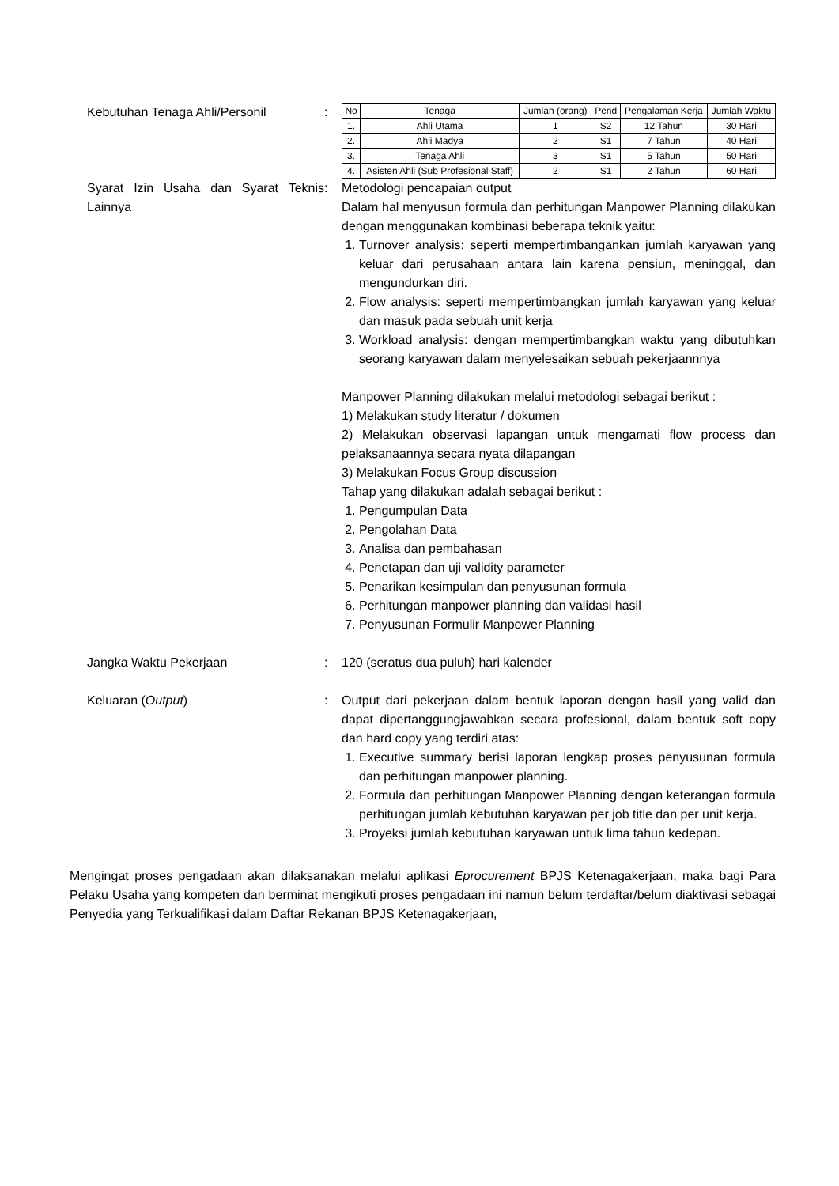Kebutuhan Tenaga Ahli/Personil :
| No | Tenaga | Jumlah (orang) | Pend | Pengalaman Kerja | Jumlah Waktu |
| 1. | Ahli Utama | 1 | S2 | 12 Tahun | 30 Hari |
| 2. | Ahli Madya | 2 | S1 | 7 Tahun | 40 Hari |
| 3. | Tenaga Ahli | 3 | S1 | 5 Tahun | 50 Hari |
| 4. | Asisten Ahli (Sub Profesional Staff) | 2 | S1 | 2 Tahun | 60 Hari |
Syarat Izin Usaha dan Syarat Teknis Lainnya
: Metodologi pencapaian output
Dalam hal menyusun formula dan perhitungan Manpower Planning dilakukan dengan menggunakan kombinasi beberapa teknik yaitu:
1. Turnover analysis: seperti mempertimbangankan jumlah karyawan yang keluar dari perusahaan antara lain karena pensiun, meninggal, dan mengundurkan diri.
2. Flow analysis: seperti mempertimbangkan jumlah karyawan yang keluar dan masuk pada sebuah unit kerja
3. Workload analysis: dengan mempertimbangkan waktu yang dibutuhkan seorang karyawan dalam menyelesaikan sebuah pekerjaannnya
Manpower Planning dilakukan melalui metodologi sebagai berikut :
1) Melakukan study literatur / dokumen
2) Melakukan observasi lapangan untuk mengamati flow process dan pelaksanaannya secara nyata dilapangan
3) Melakukan Focus Group discussion
Tahap yang dilakukan adalah sebagai berikut :
1. Pengumpulan Data
2. Pengolahan Data
3. Analisa dan pembahasan
4. Penetapan dan uji validity parameter
5. Penarikan kesimpulan dan penyusunan formula
6. Perhitungan manpower planning dan validasi hasil
7. Penyusunan Formulir Manpower Planning
Jangka Waktu Pekerjaan : 120 (seratus dua puluh) hari kalender
Keluaran (Output) : Output dari pekerjaan dalam bentuk laporan dengan hasil yang valid dan dapat dipertanggungjawabkan secara profesional, dalam bentuk soft copy dan hard copy yang terdiri atas:
1. Executive summary berisi laporan lengkap proses penyusunan formula dan perhitungan manpower planning.
2. Formula dan perhitungan Manpower Planning dengan keterangan formula perhitungan jumlah kebutuhan karyawan per job title dan per unit kerja.
3. Proyeksi jumlah kebutuhan karyawan untuk lima tahun kedepan.
Mengingat proses pengadaan akan dilaksanakan melalui aplikasi Eprocurement BPJS Ketenagakerjaan, maka bagi Para Pelaku Usaha yang kompeten dan berminat mengikuti proses pengadaan ini namun belum terdaftar/belum diaktivasi sebagai Penyedia yang Terkualifikasi dalam Daftar Rekanan BPJS Ketenagakerjaan,